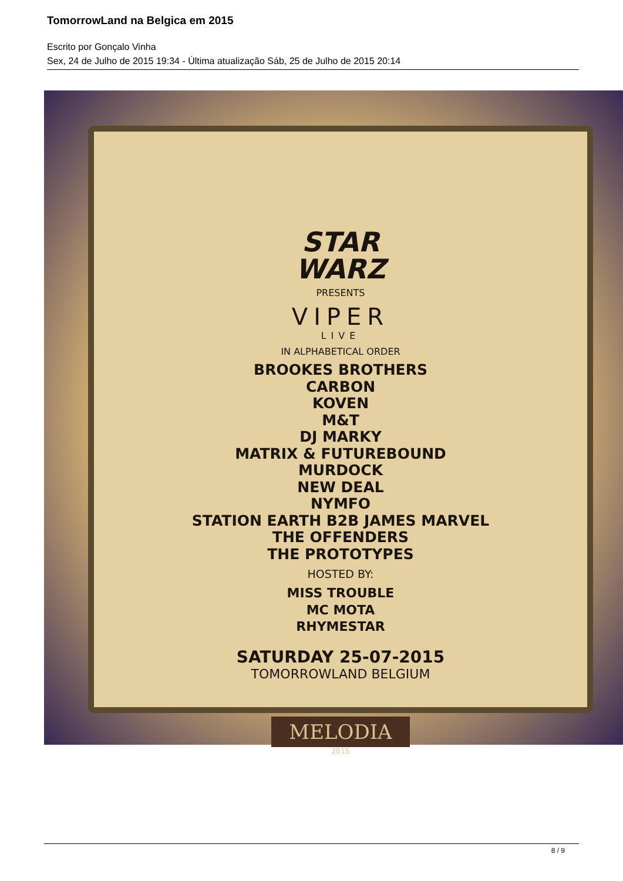TomorrowLand na Belgica em 2015
Escrito por Gonçalo Vinha
Sex, 24 de Julho de 2015 19:34 - Última atualização Sáb, 25 de Julho de 2015 20:14
STAR
WARZ
PRESENTS
VIPER
LIVE
IN ALPHABETICAL ORDER
BROOKES BROTHERS
CARBON
KOVEN
M&T
DJ MARKY
MATRIX & FUTUREBOUND
MURDOCK
NEW DEAL
NYMFO
STATION EARTH B2B JAMES MARVEL
THE OFFENDERS
THE PROTOTYPES
HOSTED BY:
MISS TROUBLE
MC MOTA
RHYMESTAR
SATURDAY 25-07-2015
TOMORROWLAND BELGIUM
MELODIA
2015
8 / 9